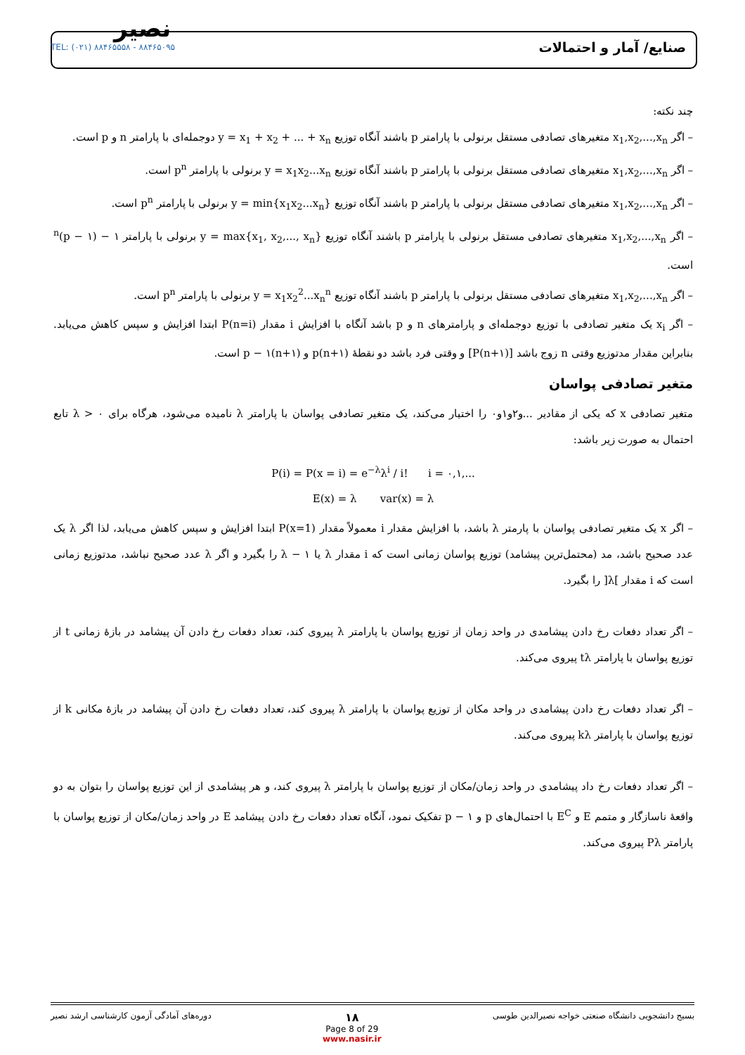نصیر
TEL: (۰۲۱) ۸۸۴۶۵۵۵۸ - ۸۸۴۶۵۰۹۵
صنایع/ آمار و احتمالات
چند نکته:
– اگر x<sub>1</sub>,x<sub>2</sub>,...,x<sub>n</sub> متغیرهای تصادفی مستقل برنولی با پارامتر p باشند آنگاه توزیع y = x<sub>1</sub> + x<sub>2</sub> + ... + x<sub>n</sub> دوجمله‌ای با پارامتر n و p است.
– اگر x<sub>1</sub>,x<sub>2</sub>,...,x<sub>n</sub> متغیرهای تصادفی مستقل برنولی با پارامتر p باشند آنگاه توزیع y = x<sub>1</sub>x<sub>2</sub>...x<sub>n</sub> برنولی با پارامتر p<sup>n</sup> است.
– اگر x<sub>1</sub>,x<sub>2</sub>,...,x<sub>n</sub> متغیرهای تصادفی مستقل برنولی با پارامتر p باشند آنگاه توزیع y = min{x<sub>1</sub>x<sub>2</sub>...x<sub>n</sub>} برنولی با پارامتر p<sup>n</sup> است.
– اگر x<sub>1</sub>,x<sub>2</sub>,...,x<sub>n</sub> متغیرهای تصادفی مستقل برنولی با پارامتر p باشند آنگاه توزیع y = max{x<sub>1</sub>, x<sub>2</sub>,..., x<sub>n</sub>} برنولی با پارامتر ۱ − (۱ − p)<sup>n</sup> است.
– اگر x<sub>1</sub>,x<sub>2</sub>,...,x<sub>n</sub> متغیرهای تصادفی مستقل برنولی با پارامتر p باشند آنگاه توزیع y = x<sub>1</sub>x<sub>2</sub><sup>2</sup>...x<sub>n</sub><sup>n</sup> برنولی با پارامتر p<sup>n</sup> است.
– اگر x<sub>i</sub> یک متغیر تصادفی با توزیع دوجمله‌ای و پارامترهای n و p باشد آنگاه با افزایش i مقدار P(n=i) ابتدا افزایش و سپس کاهش می‌یابد. بنابراین مقدار مدتوزیع وقتی n زوج باشد [(n+۱)P] و وقتی فرد باشد دو نقطهٔ (n+۱)p و (n+۱)p − ۱ است.
متغیر تصادفی پواسان
متغیر تصادفی x که یکی از مقادیر ...و۲و۱و۰ را اختیار می‌کند، یک متغیر تصادفی پواسان با پارامتر λ نامیده می‌شود، هرگاه برای λ > ۰ تابع احتمال به صورت زیر باشد:
P(i) = P(x = i) = e<sup>−λ</sup>λ<sup>i</sup> / i! i = ۰,۱,...
E(x) = λ var(x) = λ
– اگر x یک متغیر تصادفی پواسان با پارمتر λ باشد، با افزایش مقدار i معمولاً مقدار P(x=1) ابتدا افزایش و سپس کاهش می‌یابد، لذا اگر λ یک عدد صحیح باشد، مد (محتمل‌ترین پیشامد) توزیع پواسان زمانی است که i مقدار λ یا λ − ۱ را بگیرد و اگر λ عدد صحیح نباشد، مدتوزیع زمانی است که i مقدار ]λ[ را بگیرد.
– اگر تعداد دفعات رخ دادن پیشامدی در واحد زمان از توزیع پواسان با پارامتر λ پیروی کند، تعداد دفعات رخ دادن آن پیشامد در بازهٔ زمانی t از توزیع پواسان با پارامتر tλ پیروی می‌کند.
– اگر تعداد دفعات رخ دادن پیشامدی در واحد مکان از توزیع پواسان با پارامتر λ پیروی کند، تعداد دفعات رخ دادن آن پیشامد در بازهٔ مکانی k از توزیع پواسان با پارامتر kλ پیروی می‌کند.
– اگر تعداد دفعات رخ داد پیشامدی در واحد زمان/مکان از توزیع پواسان با پارامتر λ پیروی کند، و هر پیشامدی از این توزیع پواسان را بتوان به دو واقعهٔ ناسازگار و متمم E و E<sup>C</sup> با احتمال‌های p و ۱ − p تفکیک نمود، آنگاه تعداد دفعات رخ دادن پیشامد E در واحد زمان/مکان از توزیع پواسان با پارامتر Pλ پیروی می‌کند.
دوره‌های آمادگی آزمون کارشناسی ارشد نصیر
۱۸
Page 8 of 29
www.nasir.ir
بسیج دانشجویی دانشگاه صنعتی خواجه نصیرالدین طوسی